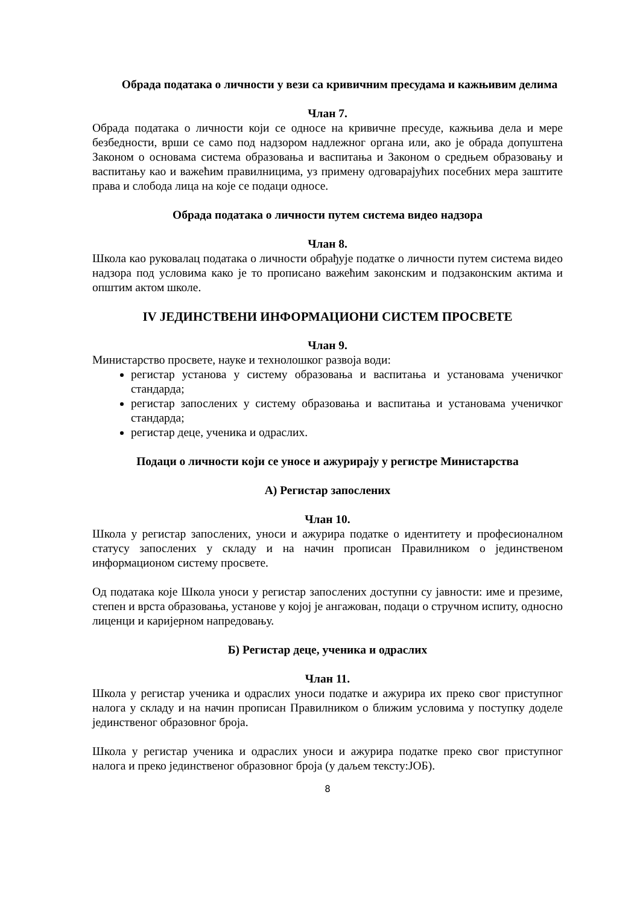Обрада података о личности у вези са кривичним пресудама и кажњивим делима
Члан 7.
Обрада података о личности који се односе на кривичне пресуде, кажњива дела и мере безбедности, врши се само под надзором надлежног органа или, ако је обрада допуштена Законом о основама система образовања и васпитања и Законом о средњем образовању и васпитању као и важећим правилницима, уз примену одговарајућих посебних мера заштите права и слобода лица на које се подаци односе.
Обрада података о личности путем система видео надзора
Члан 8.
Школа као руковалац података о личности обрађује податке о личности путем система видео надзора под условима како је то прописано важећим законским и подзаконским актима и општим актом школе.
IV ЈЕДИНСТВЕНИ ИНФОРМАЦИОНИ СИСТЕМ ПРОСВЕТЕ
Члан 9.
Министарство просвете, науке и технолошког развоја води:
регистар установа у систему образовања и васпитања и установама ученичког стандарда;
регистар запослених у систему образовања и васпитања и установама ученичког стандарда;
регистар деце, ученика и одраслих.
Подаци о личности који се уносе и ажурирају у регистре Министарства
А) Регистар запослених
Члан 10.
Школа у регистар запослених, уноси и ажурира податке о идентитету и професионалном статусу запослених у складу и на начин прописан Правилником о јединственом информационом систему просвете.
Од података које Школа уноси у регистар запослених доступни су јавности: име и презиме, степен и врста образовања, установе у којој је ангажован, подаци о стручном испиту, односно лиценци и каријерном напредовању.
Б) Регистар деце, ученика и одраслих
Члан 11.
Школа у регистар ученика и одраслих уноси податке и ажурира их преко свог приступног налога у складу и на начин прописан Правилником о ближим условима у поступку доделе јединственог образовног броја.
Школа у регистар ученика и одраслих уноси и ажурира податке преко свог приступног налога и преко јединственог образовног броја (у даљем тексту:ЈОБ).
8